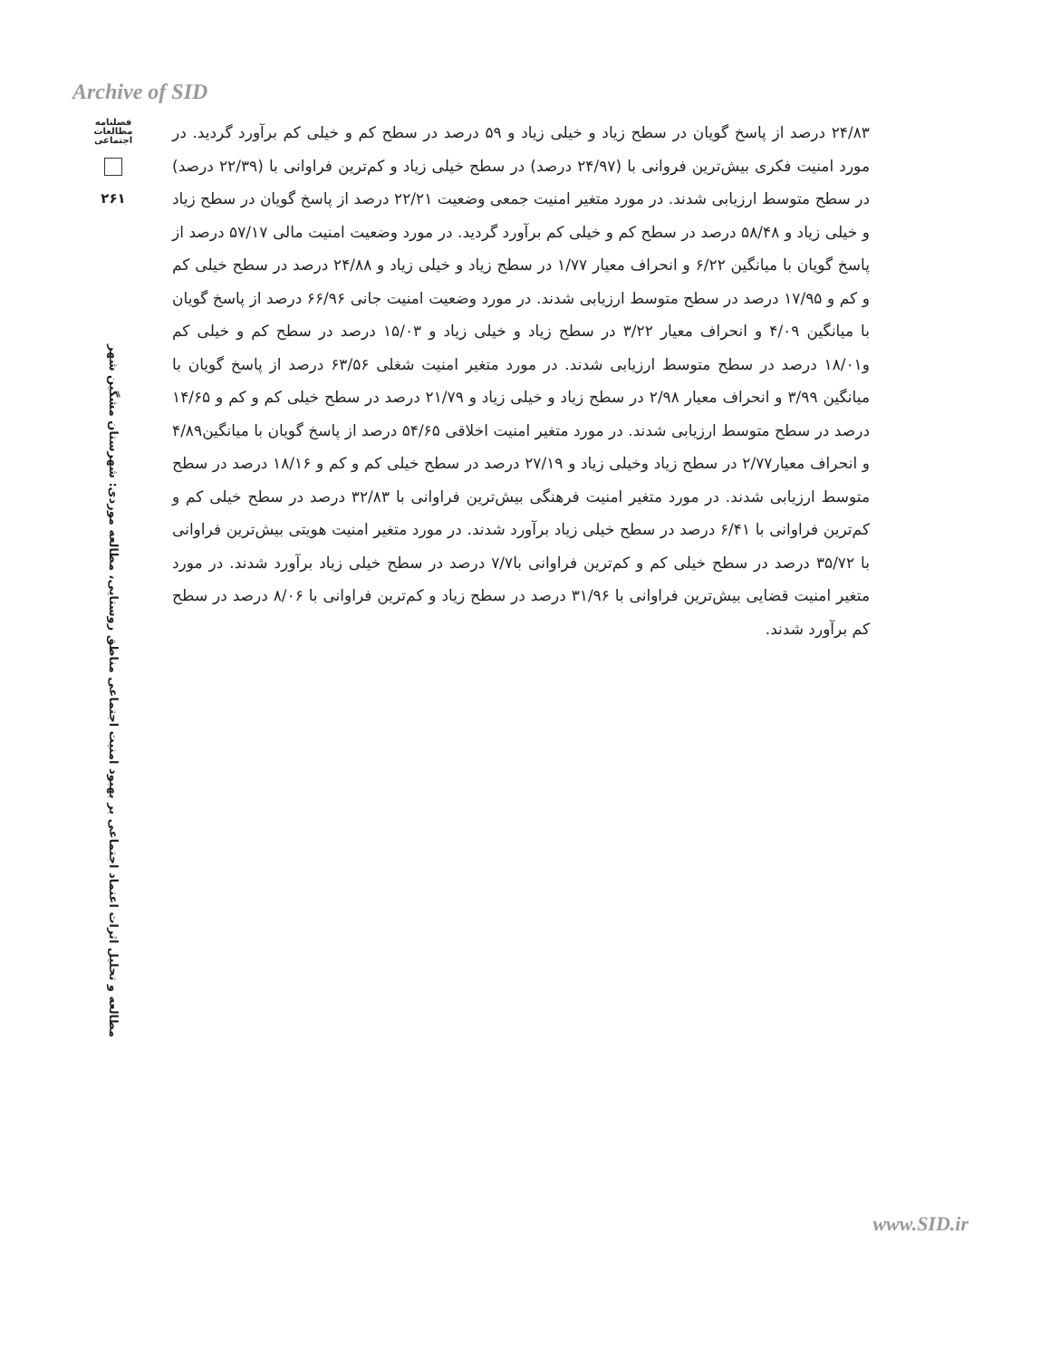Archive of SID
فصلنامه مطالعات اجتماعی
۲۶۱
مطالعه و تحلیل اثرات اعتماد اجتماعی بر بهبود امنیت اجتماعی مناطق روستایی، مطالعه موردی: شهرستان مشگین شهر
۲۴/۸۳ درصد از پاسخ گویان در سطح زیاد و خیلی زیاد و ۵۹ درصد در سطح کم و خیلی کم برآورد گردید. در مورد امنیت فکری بیش‌ترین فروانی با (۲۴/۹۷ درصد) در سطح خیلی زیاد و کم‌ترین فراوانی با (۲۲/۳۹ درصد) در سطح متوسط ارزیابی شدند. در مورد متغیر امنیت جمعی وضعیت ۲۲/۲۱ درصد از پاسخ گویان در سطح زیاد و خیلی زیاد و ۵۸/۴۸ درصد در سطح کم و خیلی کم برآورد گردید. در مورد وضعیت امنیت مالی ۵۷/۱۷ درصد از پاسخ گویان با میانگین ۶/۲۲ و انحراف معیار ۱/۷۷ در سطح زیاد و خیلی زیاد و ۲۴/۸۸ درصد در سطح خیلی کم و کم و ۱۷/۹۵ درصد در سطح متوسط ارزیابی شدند. در مورد وضعیت امنیت جانی ۶۶/۹۶ درصد از پاسخ گویان با میانگین ۴/۰۹ و انحراف معیار ۳/۲۲ در سطح زیاد و خیلی زیاد و ۱۵/۰۳ درصد در سطح کم و خیلی کم و۱۸/۰۱ درصد در سطح متوسط ارزیابی شدند. در مورد متغیر امنیت شغلی ۶۳/۵۶ درصد از پاسخ گویان با میانگین ۳/۹۹ و انحراف معیار ۲/۹۸ در سطح زیاد و خیلی زیاد و ۲۱/۷۹ درصد در سطح خیلی کم و کم و ۱۴/۶۵ درصد در سطح متوسط ارزیابی شدند. در مورد متغیر امنیت اخلاقی ۵۴/۶۵ درصد از پاسخ گویان با میانگین۴/۸۹ و انحراف معیار۲/۷۷ در سطح زیاد وخیلی زیاد و ۲۷/۱۹ درصد در سطح خیلی کم و کم و ۱۸/۱۶ درصد در سطح متوسط ارزیابی شدند. در مورد متغیر امنیت فرهنگی بیش‌ترین فراوانی با ۳۲/۸۳ درصد در سطح خیلی کم و کم‌ترین فراوانی با ۶/۴۱ درصد در سطح خیلی زیاد برآورد شدند. در مورد متغیر امنیت هویتی بیش‌ترین فراوانی با ۳۵/۷۲ درصد در سطح خیلی کم و کم‌ترین فراوانی با۷/۷ درصد در سطح خیلی زیاد برآورد شدند. در مورد متغیر امنیت قضایی بیش‌ترین فراوانی با ۳۱/۹۶ درصد در سطح زیاد و کم‌ترین فراوانی با ۸/۰۶ درصد در سطح کم برآورد شدند.
www.SID.ir